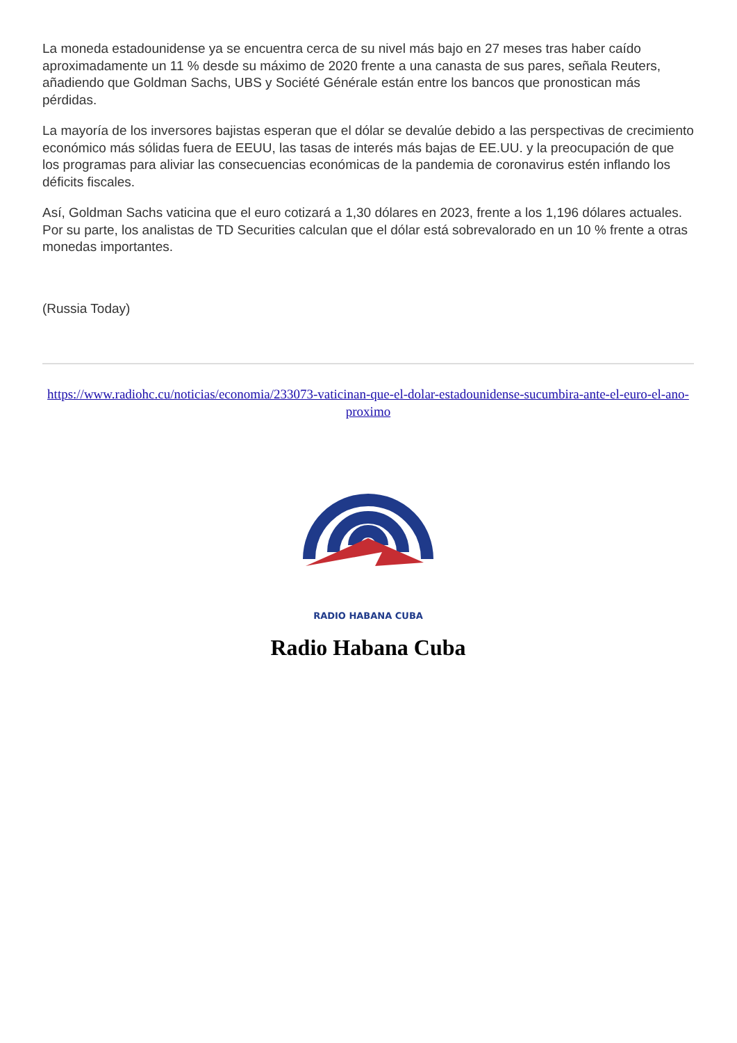La moneda estadounidense ya se encuentra cerca de su nivel más bajo en 27 meses tras haber caído aproximadamente un 11 % desde su máximo de 2020 frente a una canasta de sus pares, señala Reuters, añadiendo que Goldman Sachs, UBS y Société Générale están entre los bancos que pronostican más pérdidas.
La mayoría de los inversores bajistas esperan que el dólar se devalúe debido a las perspectivas de crecimiento económico más sólidas fuera de EEUU, las tasas de interés más bajas de EE.UU. y la preocupación de que los programas para aliviar las consecuencias económicas de la pandemia de coronavirus estén inflando los déficits fiscales.
Así, Goldman Sachs vaticina que el euro cotizará a 1,30 dólares en 2023, frente a los 1,196 dólares actuales. Por su parte, los analistas de TD Securities calculan que el dólar está sobrevalorado en un 10 % frente a otras monedas importantes.
(Russia Today)
https://www.radiohc.cu/noticias/economia/233073-vaticinan-que-el-dolar-estadounidense-sucumbira-ante-el-euro-el-ano-proximo
RADIO HABANA CUBA
Radio Habana Cuba